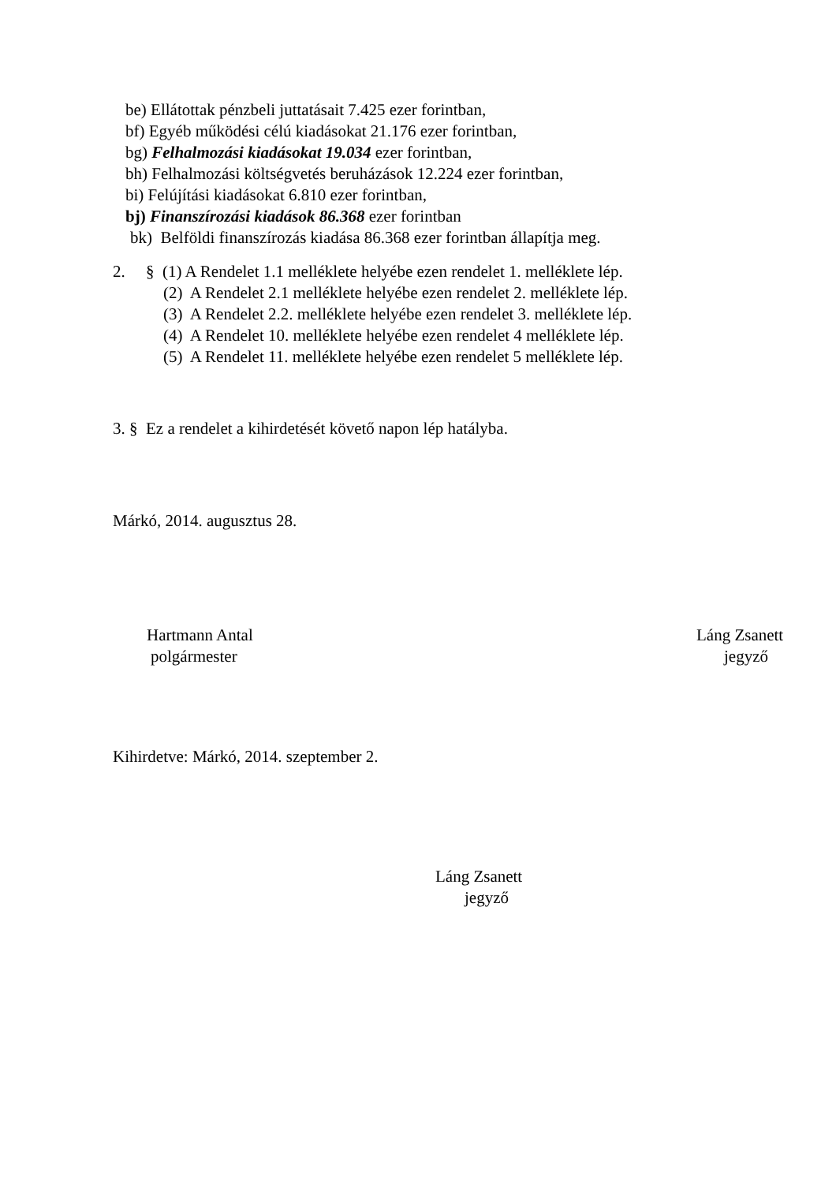be) Ellátottak pénzbeli juttatásait 7.425 ezer forintban,
bf) Egyéb működési célú kiadásokat 21.176 ezer forintban,
bg) Felhalmozási kiadásokat 19.034 ezer forintban,
bh) Felhalmozási költségvetés beruházások 12.224 ezer forintban,
bi) Felújítási kiadásokat 6.810 ezer forintban,
bj) Finanszírozási kiadások 86.368 ezer forintban
bk) Belföldi finanszírozás kiadása 86.368 ezer forintban állapítja meg.
2. § (1) A Rendelet 1.1 melléklete helyébe ezen rendelet 1. melléklete lép.
(2) A Rendelet 2.1 melléklete helyébe ezen rendelet 2. melléklete lép.
(3) A Rendelet 2.2. melléklete helyébe ezen rendelet 3. melléklete lép.
(4) A Rendelet 10. melléklete helyébe ezen rendelet 4 melléklete lép.
(5) A Rendelet 11. melléklete helyébe ezen rendelet 5 melléklete lép.
3. § Ez a rendelet a kihirdetését követő napon lép hatályba.
Márkó, 2014. augusztus 28.
Hartmann Antal
polgármester
Láng Zsanett
jegyző
Kihirdetve: Márkó, 2014. szeptember 2.
Láng Zsanett
jegyző